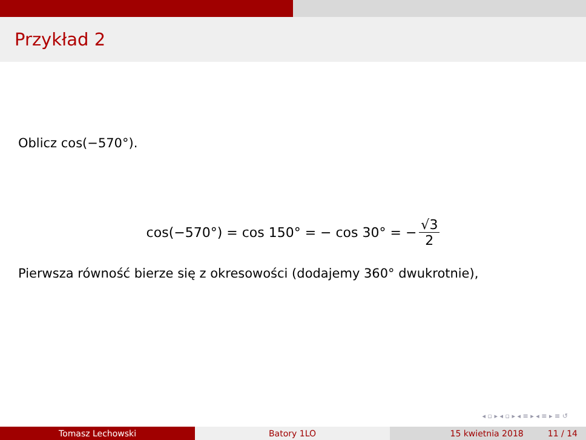Przykład 2
Oblicz cos(−570°).
cos(−570°) = cos 150° = − cos 30° = − √3 2
Pierwsza równość bierze się z okresowości (dodajemy 360° dwukrotnie),
◂ ▫ ▸ ◂ ▫ ▸ ◂ ≡ ▸ ◂ ≡ ▸ ≡ ↺
Tomasz Lechowski Batory 1LO 15 kwietnia 2018 11 / 14